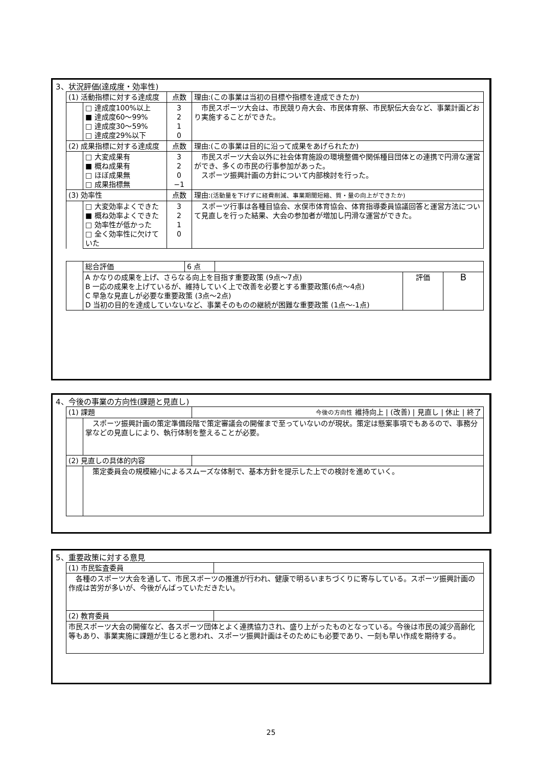3、状況評価(達成度・効率性)
| (1) 活動指標に対する達成度 | | 点数 | 理由:(この事業は当初の目標や指標を達成できたか) |
| | □ 達成度100%以上 ■ 達成度60～99% □ 達成度30～59% □ 達成度29%以下 | 3 2 1 0 | 市民スポーツ大会は、市民競り舟大会、市民体育祭、市民駅伝大会など、事業計画どおり実施することができた。 |
| (2) 成果指標に対する達成度 | | 点数 | 理由:(この事業は目的に沿って成果をあげられたか) |
| | □ 大変成果有 ■ 概ね成果有 □ ほぼ成果無 □ 成果指標無 | 3 2 0 −1 | 市民スポーツ大会以外に社会体育施設の環境整備や関係種目団体との連携で円滑な運営ができ、多くの市民の行事参加があった。 スポーツ振興計画の方針について内部検討を行った。 |
| (3) 効率性 | | 点数 | 理由: (活動量を下げずに経費削減、事業期間短縮、質・量の向上ができたか) |
| | □ 大変効率よくできた ■ 概ね効率よくできた □ 効率性が低かった □ 全く効率性に欠けていた | 3 2 1 0 | スポーツ行事は各種目協会、水俣市体育協会、体育指導委員協議回答と運営方法について見直しを行った結果、大会の参加者が増加し円滑な運営ができた。 |
| | 総合評価 | 6 点 | | | |
| | A かなりの成果を上げ、さらなる向上を目指す重要政策 (9点～7点) B 一応の成果を上げているが、維持していく上で改善を必要とする重要政策(6点～4点) C 早急な見直しが必要な重要政策 (3点～2点) D 当初の目的を達成していないなど、事業そのものの継続が困難な重要政策 (1点～-1点) | | | 評価 | B |
4、今後の事業の方向性(課題と見直し)
| (1) 課題 | | 今後の方向性 維持向上 / (改善) / 見直し / 休止 / 終了 |
| | スポーツ振興計画の策定準備段階で策定審議会の開催まで至っていないのが現状。策定は懸案事項でもあるので、事務分掌などの見直しにより、執行体制を整えることが必要。 | |
| (2) 見直しの具体的内容 | | |
| | 策定委員会の規模縮小によるスムーズな体制で、基本方針を提示した上での検討を進めていく。 | |
5、重要政策に対する意見
| (1) 市民監査委員 | |
| 各種のスポーツ大会を通して、市民スポーツの推進が行われ、健康で明るいまちづくりに寄与している。スポーツ振興計画の作成は苦労が多いが、今後がんばっていただきたい。 | |
| (2) 教育委員 | |
| 市民スポーツ大会の開催など、各スポーツ団体とよく連携協力され、盛り上がったものとなっている。今後は市民の減少高齢化等もあり、事業実施に課題が生じると思われ、スポーツ振興計画はそのためにも必要であり、一刻も早い作成を期待する。 | |
25